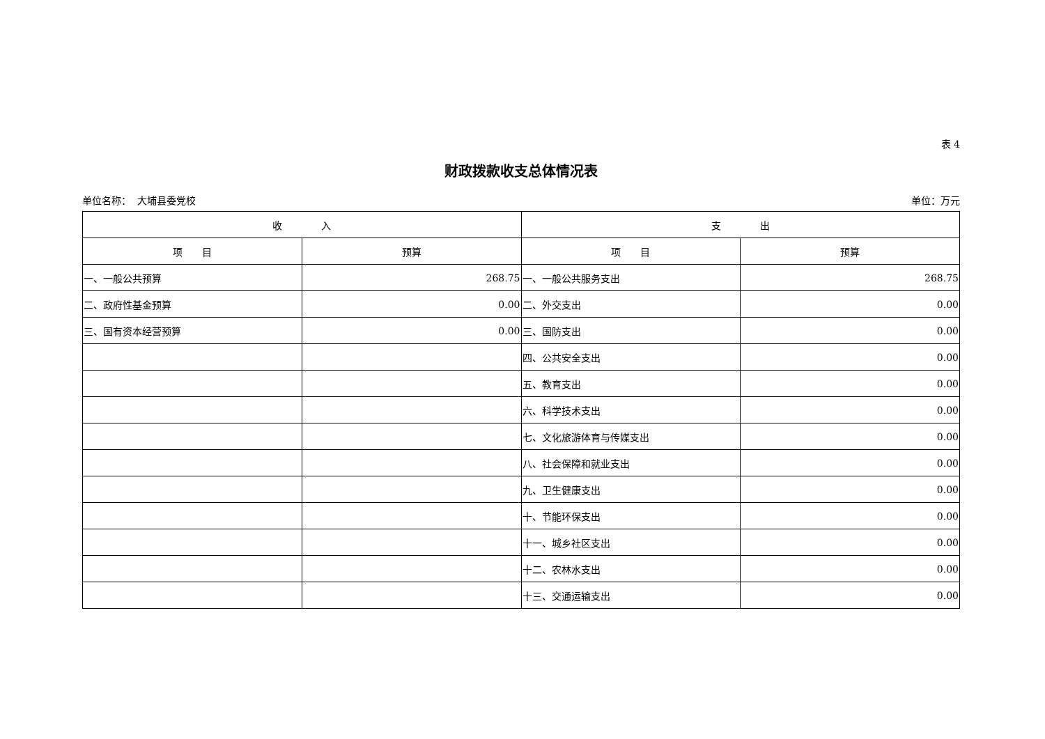表 4
财政拨款收支总体情况表
单位名称： 大埔县委党校 单位：万元
| 收 入 | | 支 出 | |
| --- | --- | --- | --- |
| 项 目 | 预算 | 项 目 | 预算 |
| 一、一般公共预算 | 268.75 | 一、一般公共服务支出 | 268.75 |
| 二、政府性基金预算 | 0.00 | 二、外交支出 | 0.00 |
| 三、国有资本经营预算 | 0.00 | 三、国防支出 | 0.00 |
| | | 四、公共安全支出 | 0.00 |
| | | 五、教育支出 | 0.00 |
| | | 六、科学技术支出 | 0.00 |
| | | 七、文化旅游体育与传媒支出 | 0.00 |
| | | 八、社会保障和就业支出 | 0.00 |
| | | 九、卫生健康支出 | 0.00 |
| | | 十、节能环保支出 | 0.00 |
| | | 十一、城乡社区支出 | 0.00 |
| | | 十二、农林水支出 | 0.00 |
| | | 十三、交通运输支出 | 0.00 |